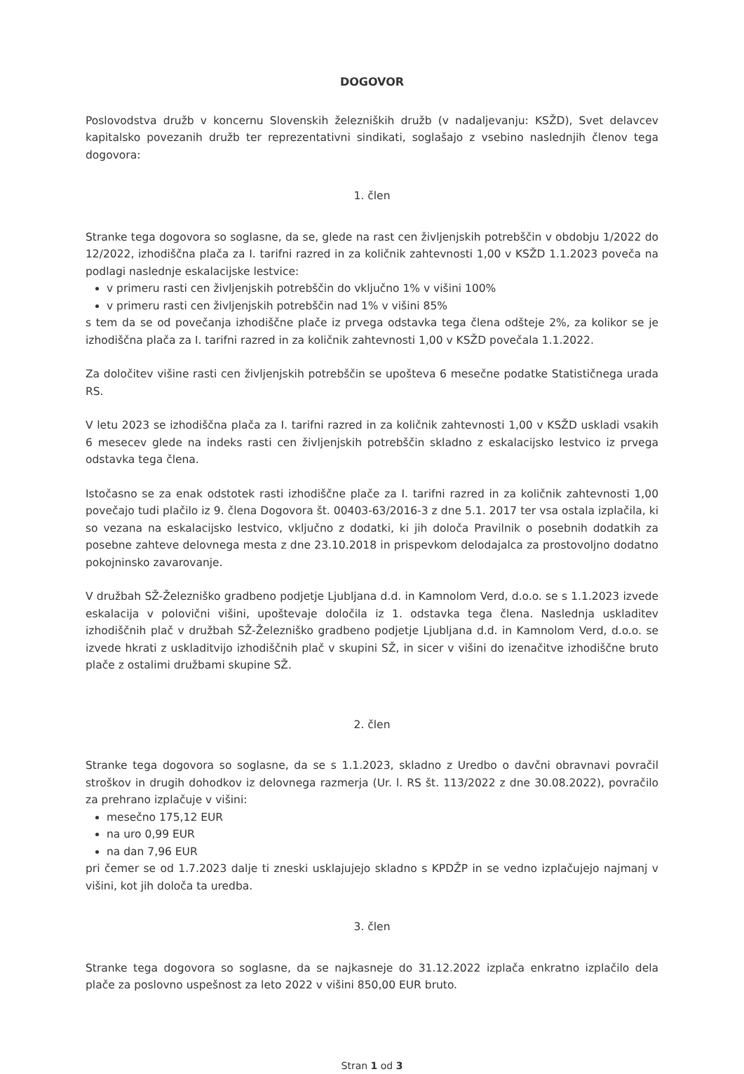DOGOVOR
Poslovodstva družb v koncernu Slovenskih železniških družb (v nadaljevanju: KSŽD), Svet delavcev kapitalsko povezanih družb ter reprezentativni sindikati, soglašajo z vsebino naslednjih členov tega dogovora:
1. člen
Stranke tega dogovora so soglasne, da se, glede na rast cen življenjskih potrebščin v obdobju 1/2022 do 12/2022, izhodiščna plača za I. tarifni razred in za količnik zahtevnosti 1,00 v KSŽD 1.1.2023 poveča na podlagi naslednje eskalacijske lestvice:
v primeru rasti cen življenjskih potrebščin do vključno 1% v višini 100%
v primeru rasti cen življenjskih potrebščin nad 1% v višini 85%
s tem da se od povečanja izhodiščne plače iz prvega odstavka tega člena odšteje 2%, za kolikor se je izhodiščna plača za I. tarifni razred in za količnik zahtevnosti 1,00 v KSŽD povečala 1.1.2022.
Za določitev višine rasti cen življenjskih potrebščin se upošteva 6 mesečne podatke Statističnega urada RS.
V letu 2023 se izhodiščna plača za I. tarifni razred in za količnik zahtevnosti 1,00 v KSŽD uskladi vsakih 6 mesecev glede na indeks rasti cen življenjskih potrebščin skladno z eskalacijsko lestvico iz prvega odstavka tega člena.
Istočasno se za enak odstotek rasti izhodiščne plače za I. tarifni razred in za količnik zahtevnosti 1,00 povečajo tudi plačilo iz 9. člena Dogovora št. 00403-63/2016-3 z dne 5.1. 2017 ter vsa ostala izplačila, ki so vezana na eskalacijsko lestvico, vključno z dodatki, ki jih določa Pravilnik o posebnih dodatkih za posebne zahteve delovnega mesta z dne 23.10.2018 in prispevkom delodajalca za prostovoljno dodatno pokojninsko zavarovanje.
V družbah SŽ-Železniško gradbeno podjetje Ljubljana d.d. in Kamnolom Verd, d.o.o. se s 1.1.2023 izvede eskalacija v polovični višini, upoštevaje določila iz 1. odstavka tega člena. Naslednja uskladitev izhodiščnih plač v družbah SŽ-Železniško gradbeno podjetje Ljubljana d.d. in Kamnolom Verd, d.o.o. se izvede hkrati z uskladitvijo izhodiščnih plač v skupini SŽ, in sicer v višini do izenačitve izhodiščne bruto plače z ostalimi družbami skupine SŽ.
2. člen
Stranke tega dogovora so soglasne, da se s 1.1.2023, skladno z Uredbo o davčni obravnavi povračil stroškov in drugih dohodkov iz delovnega razmerja (Ur. l. RS št. 113/2022 z dne 30.08.2022), povračilo za prehrano izplačuje v višini:
mesečno 175,12 EUR
na uro 0,99 EUR
na dan 7,96 EUR
pri čemer se od 1.7.2023 dalje ti zneski usklajujejo skladno s KPDŽP in se vedno izplačujejo najmanj v višini, kot jih določa ta uredba.
3. člen
Stranke tega dogovora so soglasne, da se najkasneje do 31.12.2022 izplača enkratno izplačilo dela plače za poslovno uspešnost za leto 2022 v višini 850,00 EUR bruto.
Stran 1 od 3